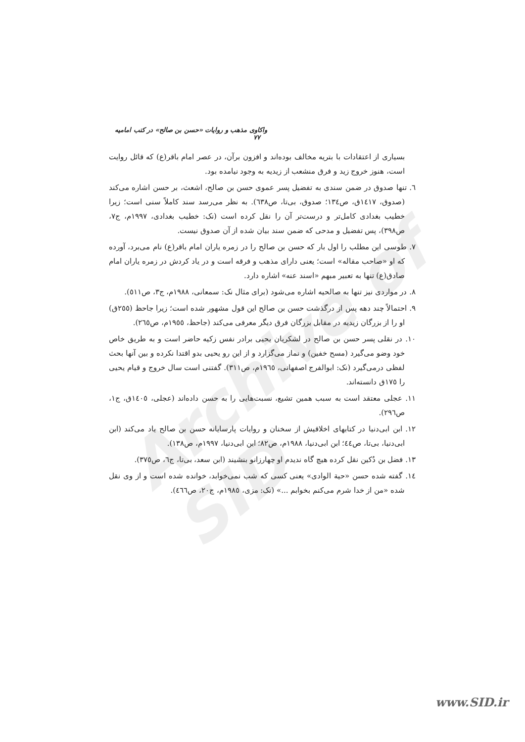Archive of SID
واکاوی مذهب و روایات «حسن بن صالح» در کتب امامیه ۷۷
بسیاری از اعتقادات با بتریه مخالف بوده‌اند و افزون برآن، در عصر امام باقر(ع) که قائل روایت است، هنوز خروج زید و فرق منشعب از زیدیه به وجود نیامده بود.
٦. تنها صدوق در ضمن سندی به تفضیل پسر عموی حسن بن صالح، اشعث، بر حسن اشاره می‌کند (صدوق، ١٤١٧ق، ص١٣٤؛ صدوق، بی‌تا، ص٦٣٨). به نظر می‌رسد سند کاملاً سنی است؛ زیرا خطیب بغدادی کامل‌تر و درست‌تر آن را نقل کرده است (نک: خطیب بغدادی، ١٩٩٧م، ج٧، ص٣٩٨)، پس تفضیل و مدحی که ضمن سند بیان شده از آن صدوق نیست.
٧. طوسی این مطلب را اول بار که حسن بن صالح را در زمره یاران امام باقر(ع) نام می‌برد، آورده که او «صاحب مقاله» است؛ یعنی دارای مذهب و فرقه است و در یاد کردش در زمره یاران امام صادق(ع) تنها به تعبیر مبهم «اسند عنه» اشاره دارد.
٨. در مواردی نیز تنها به صالحیه اشاره می‌شود (برای مثال نک: سمعانی، ١٩٨٨م، ج٣، ص٥١١).
٩. احتمالاً چند دهه پس از درگذشت حسن بن صالح این قول مشهور شده است؛ زیرا جاحظ (٢٥٥ق) او را از بزرگان زیدیه در مقابل بزرگان فرق دیگر معرفی می‌کند (جاحظ، ١٩٥٥م، ص٢٦٥).
١٠. در نقلی پسر حسن بن صالح در لشکریان یحیی برادر نفس زکیه حاضر است و به طریق خاص خود وضو می‌گیرد (مسح خفین) و نماز می‌گزارد و از این رو یحیی بدو اقتدا نکرده و بین آنها بحث لفظی درمی‌گیرد (نک: ابوالفرج اصفهانی، ١٩٦٥م، ص٣١١). گفتنی است سال خروج و قیام یحیی را ١٧٥ق دانسته‌اند.
١١. عجلی معتقد است به سبب همین تشیع، نسبت‌هایی را به حسن داده‌اند (عجلی، ١٤٠٥ق، ج١، ص٢٩٦).
١٢. ابن ابی‌دنیا در کتابهای اخلاقیش از سخنان و روایات پارسایانه حسن بن صالح یاد می‌کند (ابن ابی‌دنیا، بی‌تا، ص٤٤؛ ابن ابی‌دنیا، ١٩٨٨م، ص٨٢؛ ابن ابی‌دنیا، ١٩٩٧م، ص١٣٨).
١٣. فضل بن دُکین نقل کرده هیچ گاه ندیدم او چهارزانو بنشیند (ابن سعد، بی‌تا، ج٦، ص٣٧٥).
١٤. گفته شده حسن «حیة الوادی» یعنی کسی که شب نمی‌خوابد، خوانده شده است و از وی نقل شده «من از خدا شرم می‌کنم بخوابم ...» (نک: مزی، ١٩٨٥م، ج٢٠، ص٤٦٦).
www.SID.ir